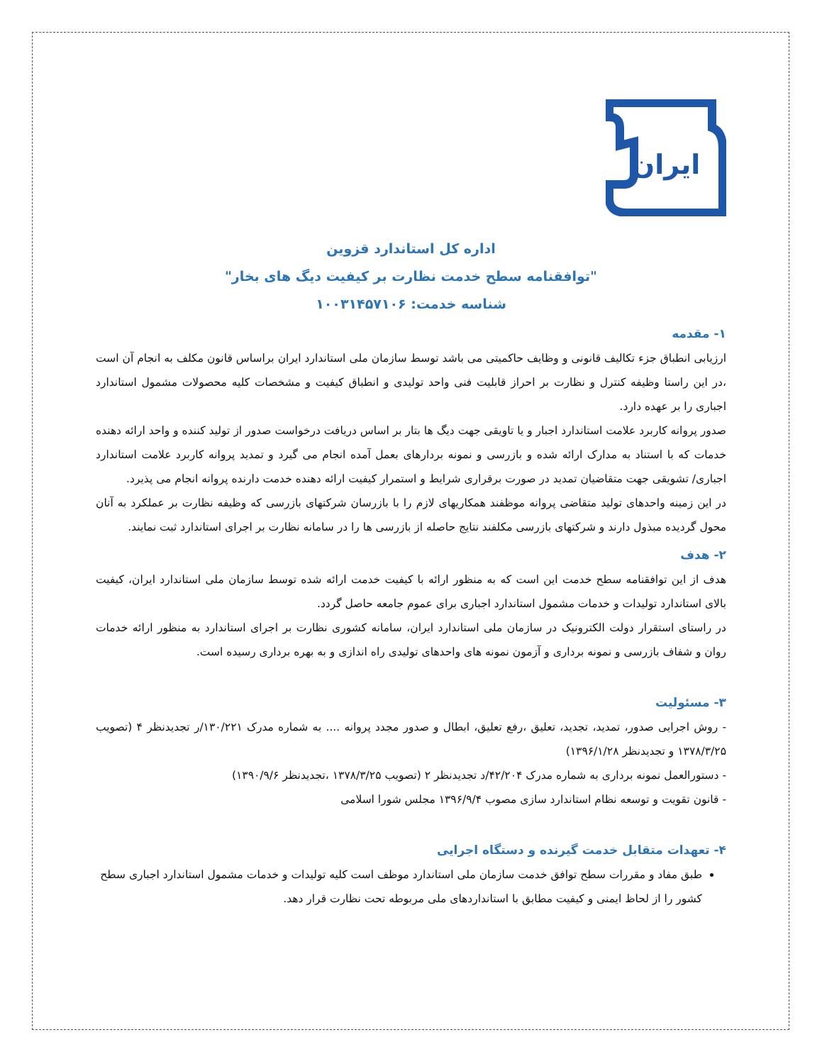ایران
اداره کل استاندارد قزوین
"توافقنامه سطح خدمت نظارت بر کیفیت دیگ های بخار"
شناسه خدمت: ۱۰۰۳۱۴۵۷۱۰۶
۱- مقدمه
ارزیابی انطباق جزء تکالیف قانونی و وظایف حاکمیتی می باشد توسط سازمان ملی استاندارد ایران براساس قانون مکلف به انجام آن است ،در این راستا وظیفه کنترل و نظارت بر احراز قابلیت فنی واحد تولیدی و انطباق کیفیت و مشخصات کلیه محصولات مشمول استاندارد اجباری را بر عهده دارد.
صدور پروانه کاربرد علامت استاندارد اجبار و یا تاویقی جهت دیگ ها بتار بر اساس دریافت درخواست صدور از تولید کننده و واحد ارائه دهنده خدمات که با استناد به مدارک ارائه شده و بازرسی و نمونه بردارهای بعمل آمده انجام می گیرد و تمدید پروانه کاربرد علامت استاندارد اجباری/ تشویقی جهت متقاضیان تمدید در صورت برقراری شرایط و استمرار کیفیت ارائه دهنده خدمت دارنده پروانه انجام می پذیرد.
در این زمینه واحدهای تولید متقاضی پروانه موظفند همکاریهای لازم را با بازرسان شرکتهای بازرسی که وظیفه نظارت بر عملکرد به آنان محول گردیده مبذول دارند و شرکتهای بازرسی مکلفند نتایج حاصله از بازرسی ها را در سامانه نظارت بر اجرای استاندارد ثبت نمایند.
۲- هدف
هدف از این توافقنامه سطح خدمت این است که به منظور ارائه با کیفیت خدمت ارائه شده توسط سازمان ملی استاندارد ایران، کیفیت بالای استاندارد تولیدات و خدمات مشمول استاندارد اجباری برای عموم جامعه حاصل گردد.
در راستای استقرار دولت الکترونیک در سازمان ملی استاندارد ایران، سامانه کشوری نظارت بر اجرای استاندارد به منظور ارائه خدمات روان و شفاف بازرسی و نمونه برداری و آزمون نمونه های واحدهای تولیدی راه اندازی و به بهره برداری رسیده است.
۳- مسئولیت
- روش اجرایی صدور، تمدید، تجدید، تعلیق ،رفع تعلیق، ابطال و صدور مجدد پروانه .... به شماره مدرک ۱۳۰/۲۲۱/ر تجدیدنظر ۴ (تصویب ۱۳۷۸/۳/۲۵ و تجدیدنظر ۱۳۹۶/۱/۲۸)
- دستورالعمل نمونه برداری به شماره مدرک ۴۲/۲۰۴/د تجدیدنظر ۲ (تصویب ۱۳۷۸/۳/۲۵ ،تجدیدنظر ۱۳۹۰/۹/۶)
- قانون تقویت و توسعه نظام استاندارد سازی مصوب ۱۳۹۶/۹/۴ مجلس شورا اسلامی
۴- تعهدات متقابل خدمت گیرنده و دستگاه اجرایی
طبق مفاد و مقررات سطح توافق خدمت سازمان ملی استاندارد موظف است کلیه تولیدات و خدمات مشمول استاندارد اجباری سطح کشور را از لحاظ ایمنی و کیفیت مطابق با استانداردهای ملی مربوطه تحت نظارت قرار دهد.